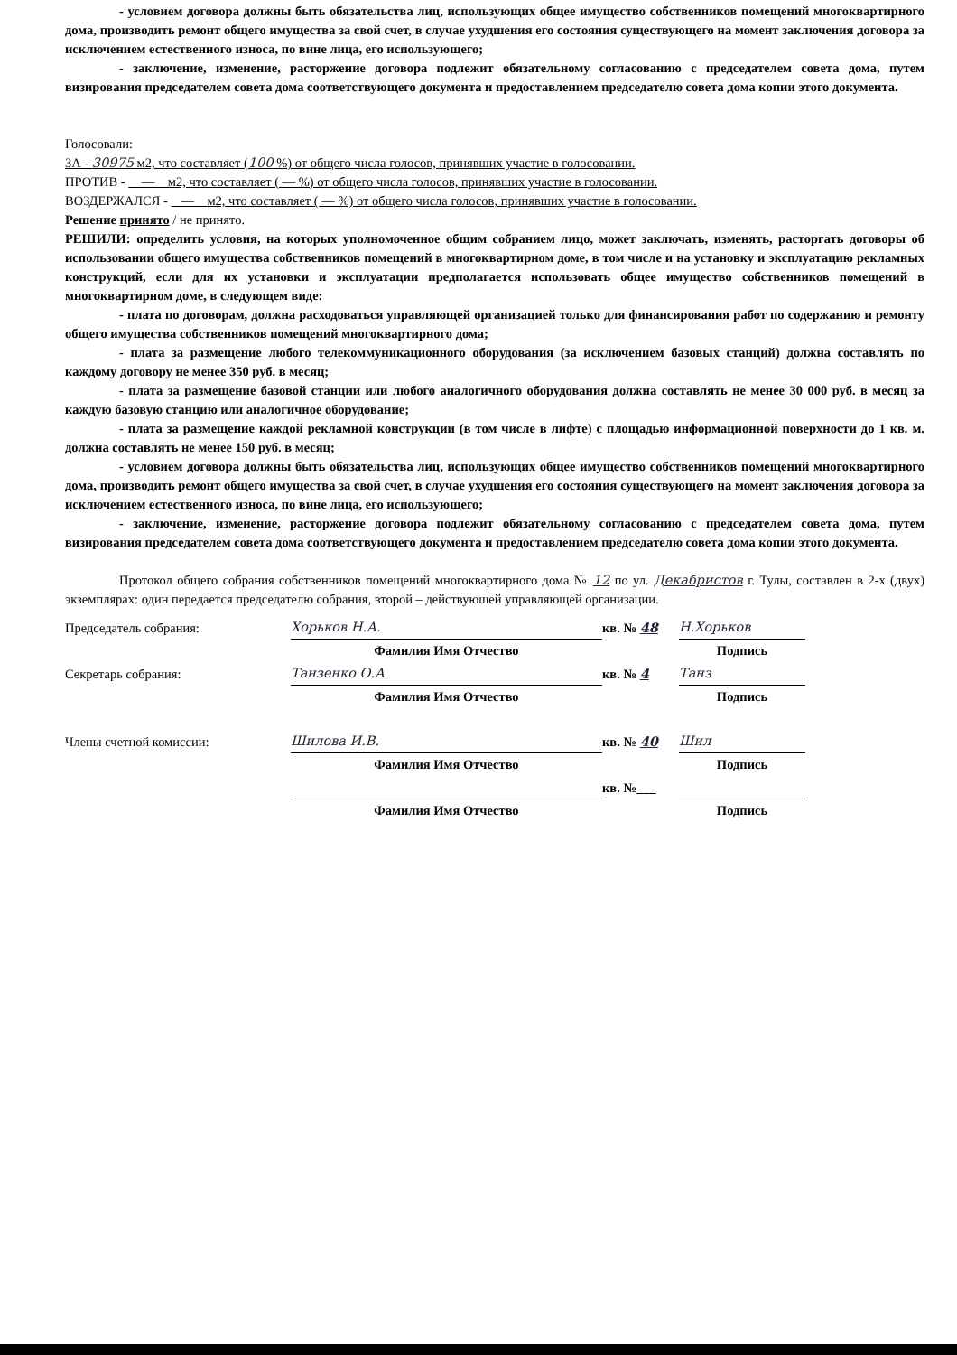- условием договора должны быть обязательства лиц, использующих общее имущество собственников помещений многоквартирного дома, производить ремонт общего имущества за свой счет, в случае ухудшения его состояния существующего на момент заключения договора за исключением естественного износа, по вине лица, его использующего;
- заключение, изменение, расторжение договора подлежит обязательному согласованию с председателем совета дома, путем визирования председателем совета дома соответствующего документа и предоставлением председателю совета дома копии этого документа.
Голосовали:
ЗА - 30975 м2, что составляет (100 %) от общего числа голосов, принявших участие в голосовании.
ПРОТИВ - — м2, что составляет ( — %) от общего числа голосов, принявших участие в голосовании.
ВОЗДЕРЖАЛСЯ - — м2, что составляет ( — %) от общего числа голосов, принявших участие в голосовании.
Решение принято / не принято.
РЕШИЛИ: определить условия, на которых уполномоченное общим собранием лицо, может заключать, изменять, расторгать договоры об использовании общего имущества собственников помещений в многоквартирном доме, в том числе и на установку и эксплуатацию рекламных конструкций, если для их установки и эксплуатации предполагается использовать общее имущество собственников помещений в многоквартирном доме, в следующем виде:
- плата по договорам, должна расходоваться управляющей организацией только для финансирования работ по содержанию и ремонту общего имущества собственников помещений многоквартирного дома;
- плата за размещение любого телекоммуникационного оборудования (за исключением базовых станций) должна составлять по каждому договору не менее 350 руб. в месяц;
- плата за размещение базовой станции или любого аналогичного оборудования должна составлять не менее 30 000 руб. в месяц за каждую базовую станцию или аналогичное оборудование;
- плата за размещение каждой рекламной конструкции (в том числе в лифте) с площадью информационной поверхности до 1 кв. м. должна составлять не менее 150 руб. в месяц;
- условием договора должны быть обязательства лиц, использующих общее имущество собственников помещений многоквартирного дома, производить ремонт общего имущества за свой счет, в случае ухудшения его состояния существующего на момент заключения договора за исключением естественного износа, по вине лица, его использующего;
- заключение, изменение, расторжение договора подлежит обязательному согласованию с председателем совета дома, путем визирования председателем совета дома соответствующего документа и предоставлением председателю совета дома копии этого документа.
Протокол общего собрания собственников помещений многоквартирного дома № 12 по ул. Декабристов г. Тулы, составлен в 2-х (двух) экземплярах: один передается председателю собрания, второй – действующей управляющей организации.
Председатель собрания:
Хорьков Н.А.
кв. № 48
Н.Хорьков
Фамилия Имя Отчество
Подпись
Секретарь собрания:
Танзенко О.А
кв. № 4
Танз
Фамилия Имя Отчество
Подпись
Члены счетной комиссии:
Шилова И.В.
кв. № 40
Шил
Фамилия Имя Отчество
Подпись
кв. №___
Фамилия Имя Отчество
Подпись